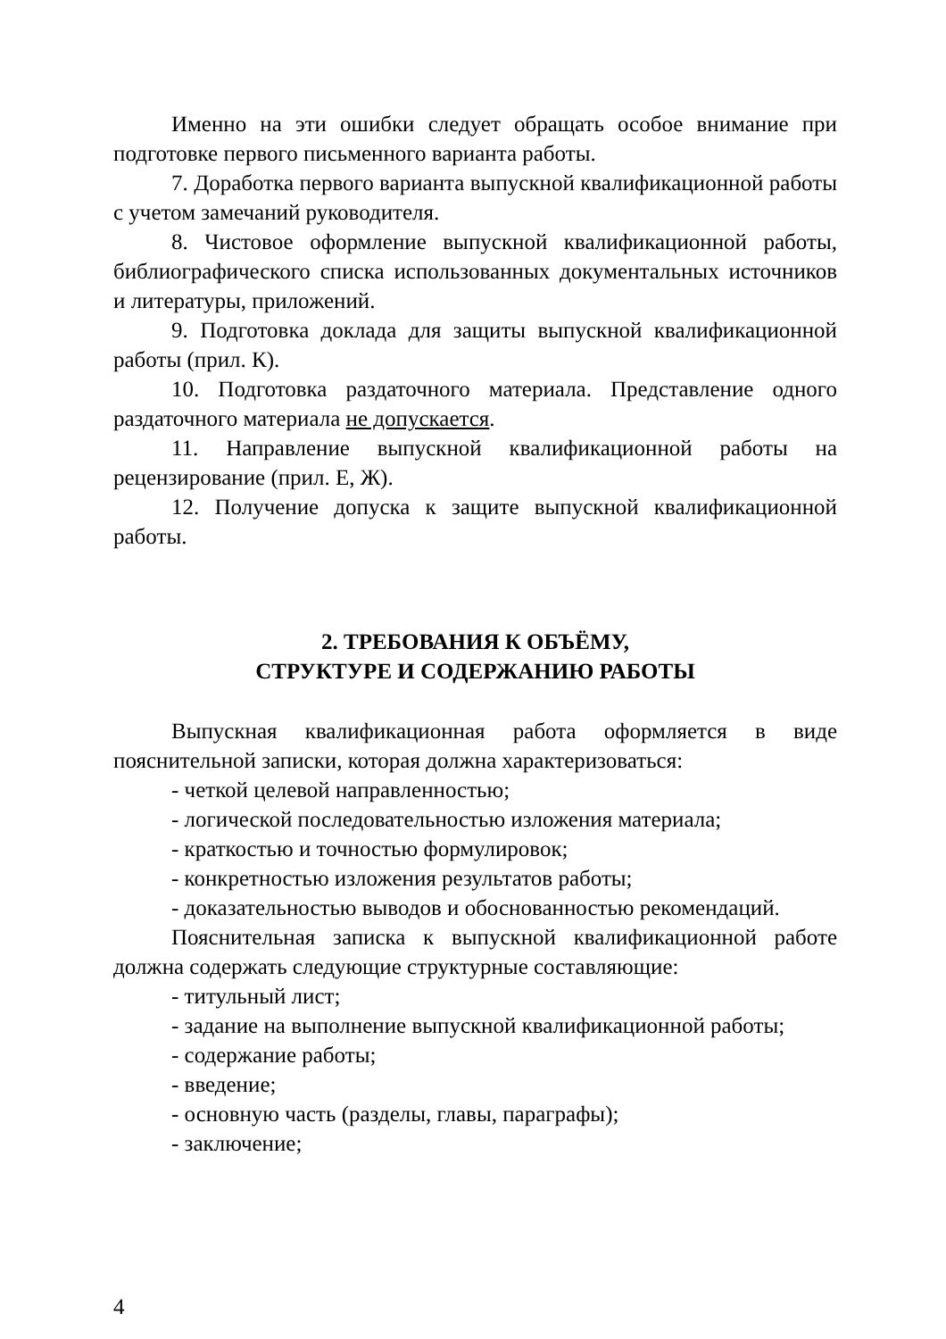Именно на эти ошибки следует обращать особое внимание при подготовке первого письменного варианта работы.
7. Доработка первого варианта выпускной квалификационной работы с учетом замечаний руководителя.
8. Чистовое оформление выпускной квалификационной работы, библиографического списка использованных документальных источников и литературы, приложений.
9. Подготовка доклада для защиты выпускной квалификационной работы (прил. К).
10. Подготовка раздаточного материала. Представление одного раздаточного материала не допускается.
11. Направление выпускной квалификационной работы на рецензирование (прил. Е, Ж).
12. Получение допуска к защите выпускной квалификационной работы.
2. ТРЕБОВАНИЯ К ОБЪЁМУ,
СТРУКТУРЕ И СОДЕРЖАНИЮ РАБОТЫ
Выпускная квалификационная работа оформляется в виде пояснительной записки, которая должна характеризоваться:
- четкой целевой направленностью;
- логической последовательностью изложения материала;
- краткостью и точностью формулировок;
- конкретностью изложения результатов работы;
- доказательностью выводов и обоснованностью рекомендаций.
Пояснительная записка к выпускной квалификационной работе должна содержать следующие структурные составляющие:
- титульный лист;
- задание на выполнение выпускной квалификационной работы;
- содержание работы;
- введение;
- основную часть (разделы, главы, параграфы);
- заключение;
4